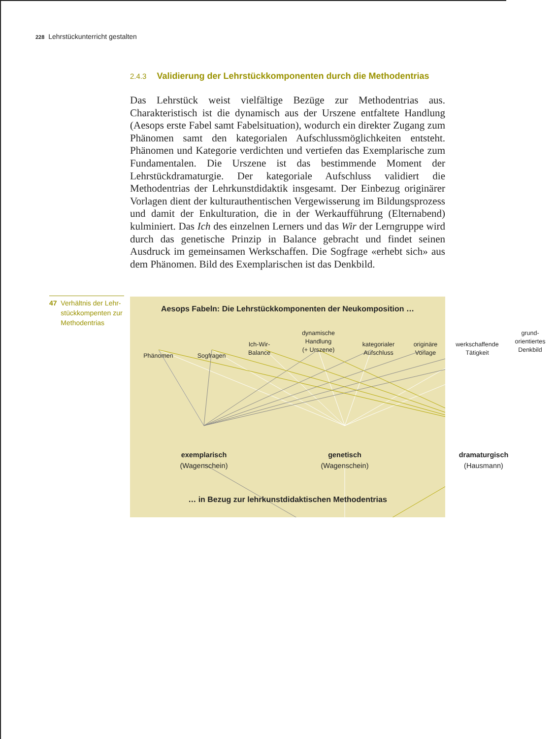228 Lehrstückunterricht gestalten
2.4.3 Validierung der Lehrstückkomponenten durch die Methodentrias
Das Lehrstück weist vielfältige Bezüge zur Methodentrias aus. Charakteristisch ist die dynamisch aus der Urszene entfaltete Handlung (Aesops erste Fabel samt Fabelsituation), wodurch ein direkter Zugang zum Phänomen samt den kategorialen Aufschlussmöglichkeiten entsteht. Phänomen und Kategorie verdichten und vertiefen das Exemplarische zum Fundamentalen. Die Urszene ist das bestimmende Moment der Lehrstückdramaturgie. Der kategoriale Aufschluss validiert die Methodentrias der Lehrkunstdidaktik insgesamt. Der Einbezug originärer Vorlagen dient der kulturauthentischen Vergewisserung im Bildungsprozess und damit der Enkulturation, die in der Werkaufführung (Elternabend) kulminiert. Das Ich des einzelnen Lerners und das Wir der Lerngruppe wird durch das genetische Prinzip in Balance gebracht und findet seinen Ausdruck im gemeinsamen Werkschaffen. Die Sogfrage «erhebt sich» aus dem Phänomen. Bild des Exemplarischen ist das Denkbild.
47 Verhältnis der Lehr-
stückkompenten zur
Methodentrias
Aesops Fabeln: Die Lehrstückkomponenten der Neukomposition …
Phänomen Sogfragen
Ich-Wir-
Balance
dynamische
Handlung
(+ Urszene)
kategorialer
Aufschluss
originäre
Vorlage
werkschaffende
Tätigkeit
grund-
orientiertes
Denkbild
exemplarisch
(Wagenschein)
genetisch
(Wagenschein)
dramaturgisch
(Hausmann)
… in Bezug zur lehrkunstdidaktischen Methodentrias